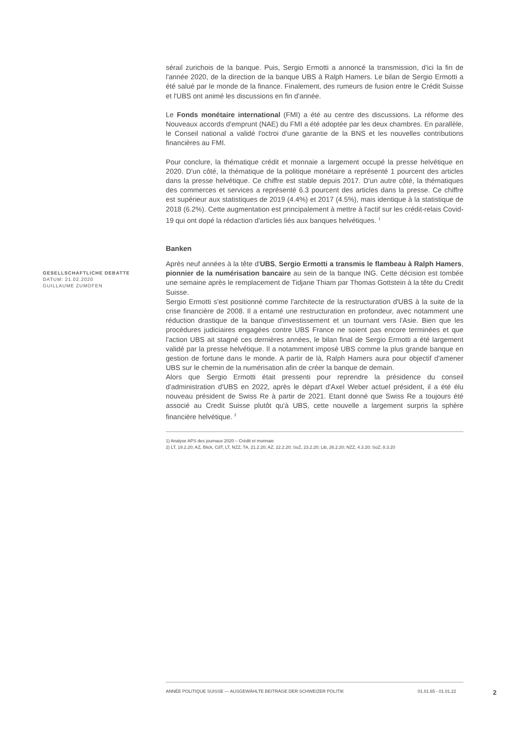GESELLSCHAFTLICHE DEBATTE
DATUM: 21.02.2020
GUILLAUME ZUMOFEN
sérail zurichois de la banque. Puis, Sergio Ermotti a annoncé la transmission, d'ici la fin de l'année 2020, de la direction de la banque UBS à Ralph Hamers. Le bilan de Sergio Ermotti a été salué par le monde de la finance. Finalement, des rumeurs de fusion entre le Crédit Suisse et l'UBS ont animé les discussions en fin d'année.
Le Fonds monétaire international (FMI) a été au centre des discussions. La réforme des Nouveaux accords d'emprunt (NAE) du FMI a été adoptée par les deux chambres. En parallèle, le Conseil national a validé l'octroi d'une garantie de la BNS et les nouvelles contributions financières au FMI.
Pour conclure, la thématique crédit et monnaie a largement occupé la presse helvétique en 2020. D'un côté, la thématique de la politique monétaire a représenté 1 pourcent des articles dans la presse helvétique. Ce chiffre est stable depuis 2017. D'un autre côté, la thématiques des commerces et services a représenté 6.3 pourcent des articles dans la presse. Ce chiffre est supérieur aux statistiques de 2019 (4.4%) et 2017 (4.5%), mais identique à la statistique de 2018 (6.2%). Cette augmentation est principalement à mettre à l'actif sur les crédit-relais Covid-19 qui ont dopé la rédaction d'articles liés aux banques helvétiques. <sup>1</sup>
Banken
Après neuf années à la tête d'UBS, Sergio Ermotti a transmis le flambeau à Ralph Hamers, pionnier de la numérisation bancaire au sein de la banque ING. Cette décision est tombée une semaine après le remplacement de Tidjane Thiam par Thomas Gottstein à la tête du Credit Suisse.
Sergio Ermotti s'est positionné comme l'architecte de la restructuration d'UBS à la suite de la crise financière de 2008. Il a entamé une restructuration en profondeur, avec notamment une réduction drastique de la banque d'investissement et un tournant vers l'Asie. Bien que les procédures judiciaires engagées contre UBS France ne soient pas encore terminées et que l'action UBS ait stagné ces dernières années, le bilan final de Sergio Ermotti a été largement validé par la presse helvétique. Il a notamment imposé UBS comme la plus grande banque en gestion de fortune dans le monde. A partir de là, Ralph Hamers aura pour objectif d'amener UBS sur le chemin de la numérisation afin de créer la banque de demain.
Alors que Sergio Ermotti était pressenti pour reprendre la présidence du conseil d'administration d'UBS en 2022, après le départ d'Axel Weber actuel président, il a été élu nouveau président de Swiss Re à partir de 2021. Etant donné que Swiss Re a toujours été associé au Credit Suisse plutôt qu'à UBS, cette nouvelle a largement surpris la sphère financière helvétique. <sup>2</sup>
1) Analyse APS des journaux 2020 – Crédit et monnaie
2) LT, 19.2.20; AZ, Blick, CdT, LT, NZZ, TA, 21.2.20; AZ, 22.2.20; SoZ, 23.2.20; Lib, 26.2.20; NZZ, 4.3.20; SoZ, 8.3.20
ANNÉE POLITIQUE SUISSE — AUSGEWÄHLTE BEITRÄGE DER SCHWEIZER POLITIK 01.01.65 - 01.01.22
2